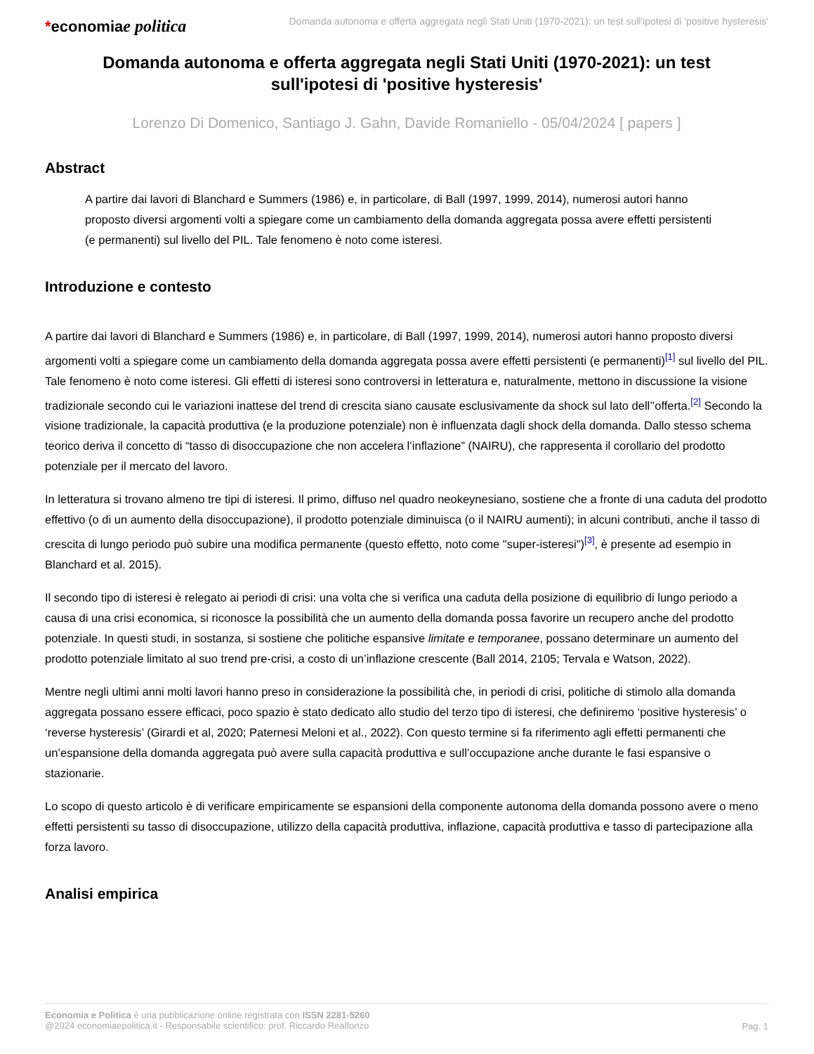*economiae politica
Domanda autonoma e offerta aggregata negli Stati Uniti (1970-2021): un test sull'ipotesi di 'positive hysteresis'
Domanda autonoma e offerta aggregata negli Stati Uniti (1970-2021): un test sull'ipotesi di 'positive hysteresis'
Lorenzo Di Domenico, Santiago J. Gahn, Davide Romaniello - 05/04/2024 [ papers ]
Abstract
A partire dai lavori di Blanchard e Summers (1986) e, in particolare, di Ball (1997, 1999, 2014), numerosi autori hanno proposto diversi argomenti volti a spiegare come un cambiamento della domanda aggregata possa avere effetti persistenti (e permanenti) sul livello del PIL. Tale fenomeno è noto come isteresi.
Introduzione e contesto
A partire dai lavori di Blanchard e Summers (1986) e, in particolare, di Ball (1997, 1999, 2014), numerosi autori hanno proposto diversi argomenti volti a spiegare come un cambiamento della domanda aggregata possa avere effetti persistenti (e permanenti)<sup>[1]</sup> sul livello del PIL. Tale fenomeno è noto come isteresi. Gli effetti di isteresi sono controversi in letteratura e, naturalmente, mettono in discussione la visione tradizionale secondo cui le variazioni inattese del trend di crescita siano causate esclusivamente da shock sul lato dell’’offerta.<sup>[2]</sup> Secondo la visione tradizionale, la capacità produttiva (e la produzione potenziale) non è influenzata dagli shock della domanda. Dallo stesso schema teorico deriva il concetto di “tasso di disoccupazione che non accelera l’inflazione” (NAIRU), che rappresenta il corollario del prodotto potenziale per il mercato del lavoro.
In letteratura si trovano almeno tre tipi di isteresi. Il primo, diffuso nel quadro neokeynesiano, sostiene che a fronte di una caduta del prodotto effettivo (o di un aumento della disoccupazione), il prodotto potenziale diminuisca (o il NAIRU aumenti); in alcuni contributi, anche il tasso di crescita di lungo periodo può subire una modifica permanente (questo effetto, noto come "super-isteresi")<sup>[3]</sup>, è presente ad esempio in Blanchard et al. 2015).
Il secondo tipo di isteresi è relegato ai periodi di crisi: una volta che si verifica una caduta della posizione di equilibrio di lungo periodo a causa di una crisi economica, si riconosce la possibilità che un aumento della domanda possa favorire un recupero anche del prodotto potenziale. In questi studi, in sostanza, si sostiene che politiche espansive limitate e temporanee, possano determinare un aumento del prodotto potenziale limitato al suo trend pre-crisi, a costo di un’inflazione crescente (Ball 2014, 2105; Tervala e Watson, 2022).
Mentre negli ultimi anni molti lavori hanno preso in considerazione la possibilità che, in periodi di crisi, politiche di stimolo alla domanda aggregata possano essere efficaci, poco spazio è stato dedicato allo studio del terzo tipo di isteresi, che definiremo ‘positive hysteresis’ o ‘reverse hysteresis’ (Girardi et al, 2020; Paternesi Meloni et al., 2022). Con questo termine si fa riferimento agli effetti permanenti che un’espansione della domanda aggregata può avere sulla capacità produttiva e sull’occupazione anche durante le fasi espansive o stazionarie.
Lo scopo di questo articolo è di verificare empiricamente se espansioni della componente autonoma della domanda possono avere o meno effetti persistenti su tasso di disoccupazione, utilizzo della capacità produttiva, inflazione, capacità produttiva e tasso di partecipazione alla forza lavoro.
Analisi empirica
Economia e Politica è una pubblicazione online registrata con ISSN 2281-5260
@2024 economiaepolitica.it - Responsabile scientifico: prof. Riccardo Realfonzo
Pag. 1